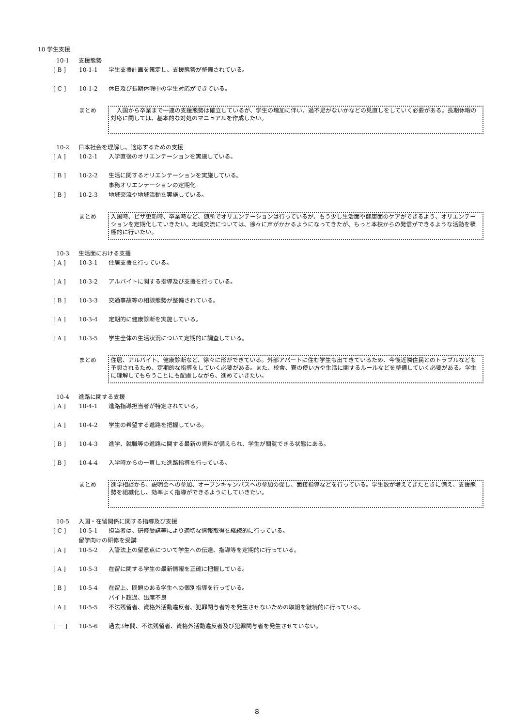10 学生支援
10-1 支援態勢
[ B ] 10-1-1 学生支援計画を策定し、支援態勢が整備されている。
[ C ] 10-1-2 休日及び長期休暇中の学生対応ができている。
まとめ
　入国から卒業まで一連の支援態勢は確立しているが、学生の増加に伴い、過不足がないかなどの見直しをしていく必要がある。長期休暇の対応に関しては、基本的な対処のマニュアルを作成したい。
10-2 日本社会を理解し、適応するための支援
[ A ] 10-2-1 入学直後のオリエンテーションを実施している。
[ B ] 10-2-2 生活に関するオリエンテーションを実施している。
事務オリエンテーションの定期化
[ B ] 10-2-3 地域交流や地域活動を実施している。
まとめ
入国時、ビザ更新時、卒業時など、随所でオリエンテーションは行っているが、もう少し生活面や健康面のケアができるよう、オリエンテーションを定期化していきたい。地域交流については、徐々に声がかかるようになってきたが、もっと本校からの発信ができるような活動を積極的に行いたい。
10-3 生活面における支援
[ A ] 10-3-1 住居支援を行っている。
[ A ] 10-3-2 アルバイトに関する指導及び支援を行っている。
[ B ] 10-3-3 交通事故等の相談態勢が整備されている。
[ A ] 10-3-4 定期的に健康診断を実施している。
[ A ] 10-3-5 学生全体の生活状況について定期的に調査している。
まとめ
住居、アルバイト、健康診断など、徐々に形ができている。外部アパートに住む学生も出てきているため、今後近隣住民とのトラブルなども予想されるため、定期的な指導をしていく必要がある。また、校舎、寮の使い方や生活に関するルールなどを整備していく必要がある。学生に理解してもらうことにも配慮しながら、進めていきたい。
10-4 進路に関する支援
[ A ] 10-4-1 進路指導担当者が特定されている。
[ A ] 10-4-2 学生の希望する進路を把握している。
[ B ] 10-4-3 進学、就職等の進路に関する最新の資料が備えられ、学生が閲覧できる状態にある。
[ B ] 10-4-4 入学時からの一貫した進路指導を行っている。
まとめ
進学相談から、説明会への参加、オープンキャンパスへの参加の促し、面接指導などを行っている。学生数が増えてきたときに備え、支援態勢を組織化し、効率よく指導ができるようにしていきたい。
10-5 入国・在留関係に関する指導及び支援
[ C ] 10-5-1 担当者は、研修受講等により適切な情報取得を継続的に行っている。
留学向けの研修を受講
[ A ] 10-5-2 入管法上の留意点について学生への伝達、指導等を定期的に行っている。
[ A ] 10-5-3 在留に関する学生の最新情報を正確に把握している。
[ B ] 10-5-4 在留上、問題のある学生への個別指導を行っている。
バイト超過、出席不良
[ A ] 10-5-5 不法残留者、資格外活動違反者、犯罪関与者等を発生させないための取組を継続的に行っている。
[ － ] 10-5-6 過去3年間、不法残留者、資格外活動違反者及び犯罪関与者を発生させていない。
8